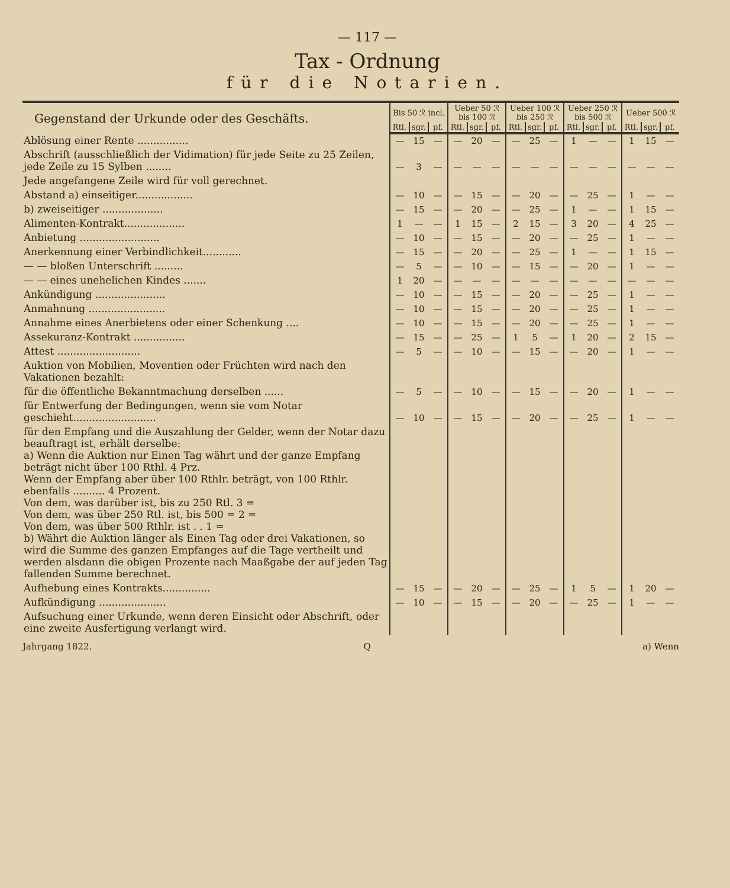— 117 —
Tax - Ordnung
für die Notarien.
| Gegenstand der Urkunde oder des Geschäfts. | Bis 50 ℛ incl. | | | Ueber 50 ℛ bis 100 ℛ | | | Ueber 100 ℛ bis 250 ℛ | | | Ueber 250 ℛ bis 500 ℛ | | | Ueber 500 ℛ | | |
| --- | --- | --- | --- | --- | --- | --- | --- | --- | --- | --- | --- | --- | --- | --- | --- |
| | Rtl. | sgr. | pf. | Rtl. | sgr. | pf. | Rtl. | sgr. | pf. | Rtl. | sgr. | pf. | Rtl. | sgr. | pf. |
| Ablösung einer Rente ................ | — | 15 | — | — | 20 | — | — | 25 | — | 1 | — | — | 1 | 15 | — |
| Abschrift (ausschließlich der Vidimation) für jede Seite zu 25 Zeilen, jede Zeile zu 15 Sylben ........ | — | 3 | — | — | — | — | — | — | — | — | — | — | — | — | — |
| Jede angefangene Zeile wird für voll gerechnet. | | | | | | | | | | | | | | | |
| Abstand a) einseitiger.................. | — | 10 | — | — | 15 | — | — | 20 | — | — | 25 | — | 1 | — | — |
| b) zweiseitiger ................... | — | 15 | — | — | 20 | — | — | 25 | — | 1 | — | — | 1 | 15 | — |
| Alimenten-Kontrakt................... | 1 | — | — | 1 | 15 | — | 2 | 15 | — | 3 | 20 | — | 4 | 25 | — |
| Anbietung ......................... | — | 10 | — | — | 15 | — | — | 20 | — | — | 25 | — | 1 | — | — |
| Anerkennung einer Verbindlichkeit............ | — | 15 | — | — | 20 | — | — | 25 | — | 1 | — | — | 1 | 15 | — |
| — — bloßen Unterschrift ......... | — | 5 | — | — | 10 | — | — | 15 | — | — | 20 | — | 1 | — | — |
| — — eines unehelichen Kindes ....... | 1 | 20 | — | — | — | — | — | — | — | — | — | — | — | — | — |
| Ankündigung ...................... | — | 10 | — | — | 15 | — | — | 20 | — | — | 25 | — | 1 | — | — |
| Anmahnung ........................ | — | 10 | — | — | 15 | — | — | 20 | — | — | 25 | — | 1 | — | — |
| Annahme eines Anerbietens oder einer Schenkung .... | — | 10 | — | — | 15 | — | — | 20 | — | — | 25 | — | 1 | — | — |
| Assekuranz-Kontrakt ................ | — | 15 | — | — | 25 | — | 1 | 5 | — | 1 | 20 | — | 2 | 15 | — |
| Attest .......................... | — | 5 | — | — | 10 | — | — | 15 | — | — | 20 | — | 1 | — | — |
| Auktion von Mobilien, Moventien oder Früchten wird nach den Vakationen bezahlt: | | | | | | | | | | | | | | | |
| für die öffentliche Bekanntmachung derselben ...... | — | 5 | — | — | 10 | — | — | 15 | — | — | 20 | — | 1 | — | — |
| für Entwerfung der Bedingungen, wenn sie vom Notar geschieht.......................... | — | 10 | — | — | 15 | — | — | 20 | — | — | 25 | — | 1 | — | — |
| für den Empfang und die Auszahlung der Gelder, wenn der Notar dazu beauftragt ist, erhält derselbe: a) Wenn die Auktion nur Einen Tag währt und der ganze Empfang beträgt nicht über 100 Rthl. 4 Prz. Wenn der Empfang aber über 100 Rthlr. beträgt, von 100 Rthlr. ebenfalls .......... 4 Prozent. Von dem, was darüber ist, bis zu 250 Rtl. 3 = Von dem, was über 250 Rtl. ist, bis 500 = 2 = Von dem, was über 500 Rthlr. ist . . 1 = b) Währt die Auktion länger als Einen Tag oder drei Vakationen, so wird die Summe des ganzen Empfanges auf die Tage vertheilt und werden alsdann die obigen Prozente nach Maaßgabe der auf jeden Tag fallenden Summe berechnet. | | | | | | | | | | | | | | | |
| Aufhebung eines Kontrakts............... | — | 15 | — | — | 20 | — | — | 25 | — | 1 | 5 | — | 1 | 20 | — |
| Aufkündigung ..................... | — | 10 | — | — | 15 | — | — | 20 | — | — | 25 | — | 1 | — | — |
| Aufsuchung einer Urkunde, wenn deren Einsicht oder Abschrift, oder eine zweite Ausfertigung verlangt wird. | | | | | | | | | | | | | | | |
Jahrgang 1822. Q a) Wenn